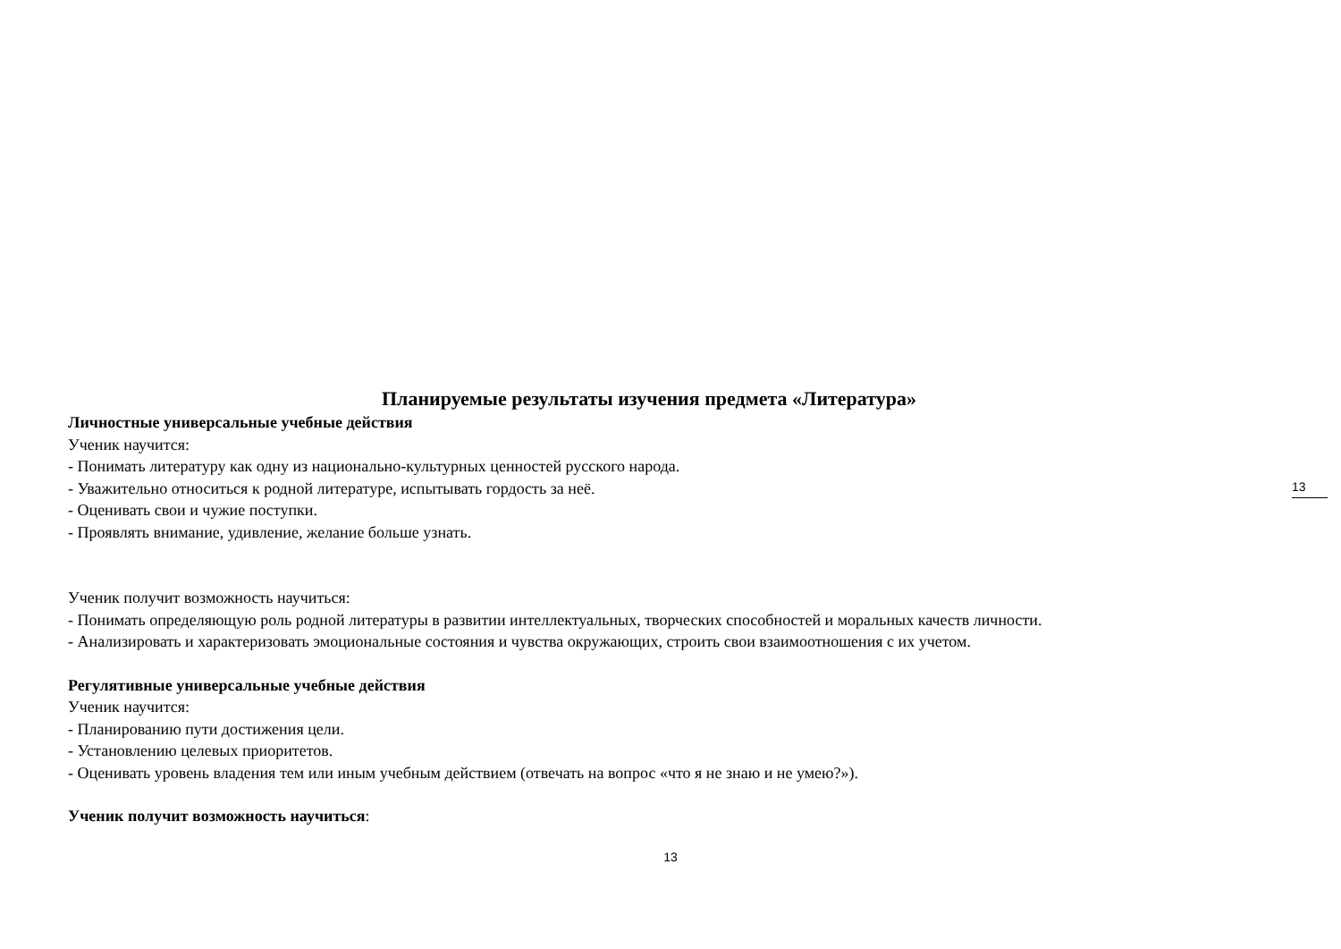Планируемые результаты изучения предмета «Литература»
Личностные универсальные учебные действия
Ученик научится:
- Понимать литературу как одну из национально-культурных ценностей русского народа.
- Уважительно относиться к родной литературе, испытывать гордость за неё.
- Оценивать свои и чужие поступки.
- Проявлять внимание, удивление, желание больше узнать.
Ученик получит возможность научиться:
- Понимать определяющую роль родной литературы в развитии интеллектуальных, творческих способностей и моральных качеств личности.
- Анализировать и характеризовать эмоциональные состояния и чувства окружающих, строить свои взаимоотношения с их учетом.
Регулятивные универсальные учебные действия
Ученик научится:
- Планированию пути достижения цели.
- Установлению целевых приоритетов.
- Оценивать уровень владения тем или иным учебным действием (отвечать на вопрос «что я не знаю и не умею?»).
Ученик получит возможность научиться:
13
13